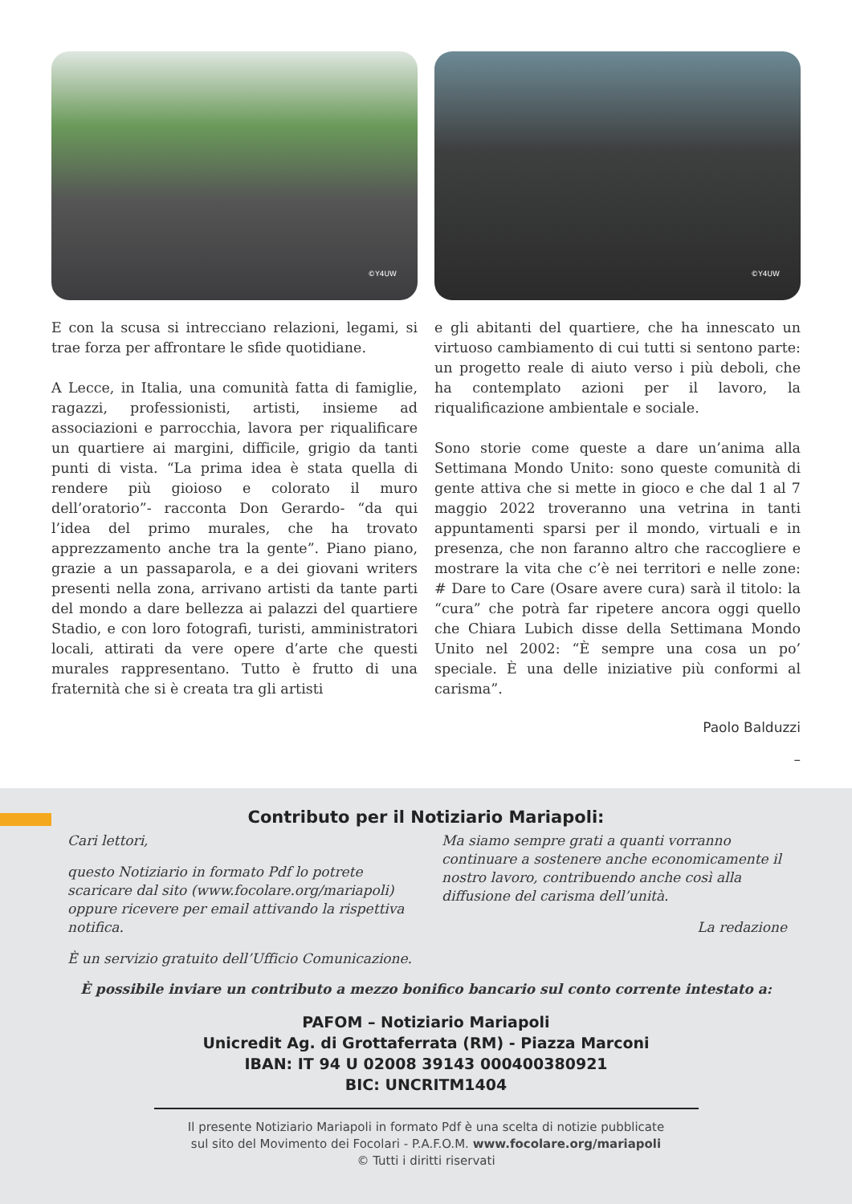©Y4UW
©Y4UW
E con la scusa si intrecciano relazioni, legami, si trae forza per affrontare le sfide quotidiane.
A Lecce, in Italia, una comunità fatta di famiglie, ragazzi, professionisti, artisti, insieme ad associazioni e parrocchia, lavora per riqualificare un quartiere ai margini, difficile, grigio da tanti punti di vista. “La prima idea è stata quella di rendere più gioioso e colorato il muro dell’oratorio”- racconta Don Gerardo- “da qui l’idea del primo murales, che ha trovato apprezzamento anche tra la gente”. Piano piano, grazie a un passaparola, e a dei giovani writers presenti nella zona, arrivano artisti da tante parti del mondo a dare bellezza ai palazzi del quartiere Stadio, e con loro fotografi, turisti, amministratori locali, attirati da vere opere d’arte che questi murales rappresentano. Tutto è frutto di una fraternità che si è creata tra gli artisti
e gli abitanti del quartiere, che ha innescato un virtuoso cambiamento di cui tutti si sentono parte: un progetto reale di aiuto verso i più deboli, che ha contemplato azioni per il lavoro, la riqualificazione ambientale e sociale.
Sono storie come queste a dare un’anima alla Settimana Mondo Unito: sono queste comunità di gente attiva che si mette in gioco e che dal 1 al 7 maggio 2022 troveranno una vetrina in tanti appuntamenti sparsi per il mondo, virtuali e in presenza, che non faranno altro che raccogliere e mostrare la vita che c’è nei territori e nelle zone: # Dare to Care (Osare avere cura) sarà il titolo: la “cura” che potrà far ripetere ancora oggi quello che Chiara Lubich disse della Settimana Mondo Unito nel 2002: “È sempre una cosa un po’ speciale. È una delle iniziative più conformi al carisma”.
Paolo Balduzzi
–
Contributo per il Notiziario Mariapoli:
Cari lettori,
questo Notiziario in formato Pdf lo potrete scaricare dal sito (www.focolare.org/mariapoli) oppure ricevere per email attivando la rispettiva notifica.
È un servizio gratuito dell’Ufficio Comunicazione.
Ma siamo sempre grati a quanti vorranno continuare a sostenere anche economicamente il nostro lavoro, contribuendo anche così alla diffusione del carisma dell’unità.
La redazione
È possibile inviare un contributo a mezzo bonifico bancario sul conto corrente intestato a:
PAFOM – Notiziario Mariapoli
Unicredit Ag. di Grottaferrata (RM) - Piazza Marconi
IBAN: IT 94 U 02008 39143 000400380921
BIC: UNCRITM1404
Il presente Notiziario Mariapoli in formato Pdf è una scelta di notizie pubblicate
sul sito del Movimento dei Focolari - P.A.F.O.M. www.focolare.org/mariapoli
© Tutti i diritti riservati